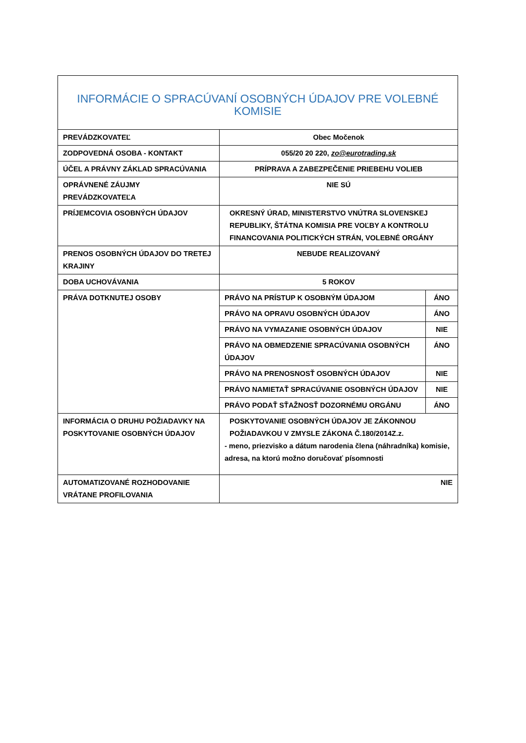| INFORMÁCIE O SPRACÚVANÍ OSOBNÝCH ÚDAJOV PRE VOLEBNÉ KOMISIE | |
| PREVÁDZKOVATEĽ | Obec Močenok |
| ZODPOVEDNÁ OSOBA - KONTAKT | 055/20 20 220, zo@eurotrading.sk |
| ÚČEL A PRÁVNY ZÁKLAD SPRACÚVANIA | PRÍPRAVA A ZABEZPEČENIE PRIEBEHU VOLIEB |
| OPRÁVNENÉ ZÁUJMY PREVÁDZKOVATEĽA | NIE SÚ |
| PRÍJEMCOVIA OSOBNÝCH ÚDAJOV | OKRESNÝ ÚRAD, MINISTERSTVO VNÚTRA SLOVENSKEJ REPUBLIKY, ŠTÁTNA KOMISIA PRE VOĽBY A KONTROLU FINANCOVANIA POLITICKÝCH STRÁN, VOLEBNÉ ORGÁNY |
| PRENOS OSOBNÝCH ÚDAJOV DO TRETEJ KRAJINY | NEBUDE REALIZOVANÝ |
| DOBA UCHOVÁVANIA | 5 ROKOV |
| PRÁVA DOTKNUTEJ OSOBY | / PRÁVO NA PRÍSTUP K OSOBNÝM ÚDAJOM / ÁNO / / PRÁVO NA OPRAVU OSOBNÝCH ÚDAJOV / ÁNO / / PRÁVO NA VYMAZANIE OSOBNÝCH ÚDAJOV / NIE / / PRÁVO NA OBMEDZENIE SPRACÚVANIA OSOBNÝCH ÚDAJOV / ÁNO / / PRÁVO NA PRENOSNOSŤ OSOBNÝCH ÚDAJOV / NIE / / PRÁVO NAMIETAŤ SPRACÚVANIE OSOBNÝCH ÚDAJOV / NIE / / PRÁVO PODAŤ SŤAŽNOSŤ DOZORNÉMU ORGÁNU / ÁNO / |
| INFORMÁCIA O DRUHU POŽIADAVKY NA POSKYTOVANIE OSOBNÝCH ÚDAJOV | POSKYTOVANIE OSOBNÝCH ÚDAJOV JE ZÁKONNOU POŽIADAVKOU V ZMYSLE ZÁKONA Č.180/2014Z.z. - meno, priezvisko a dátum narodenia člena (náhradníka) komisie, adresa, na ktorú možno doručovať písomnosti |
| AUTOMATIZOVANÉ ROZHODOVANIE VRÁTANE PROFILOVANIA | NIE |